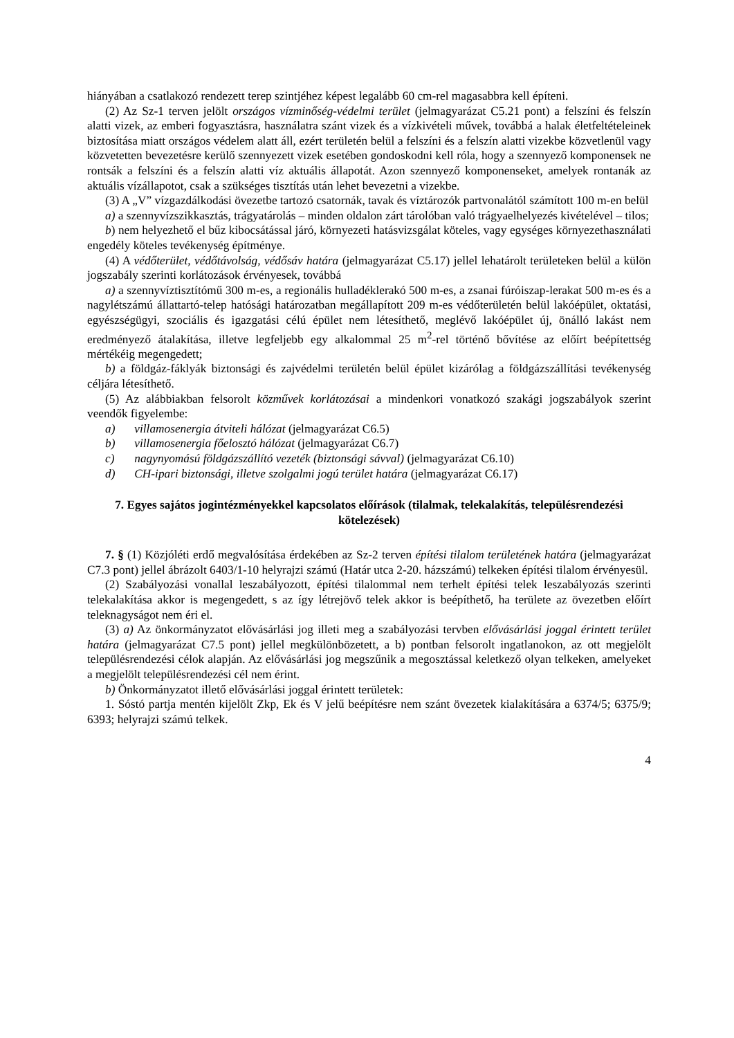hiányában a csatlakozó rendezett terep szintjéhez képest legalább 60 cm-rel magasabbra kell építeni.
(2) Az Sz-1 terven jelölt országos vízminőség-védelmi terület (jelmagyarázat C5.21 pont) a felszíni és felszín alatti vizek, az emberi fogyasztásra, használatra szánt vizek és a vízkivételi művek, továbbá a halak életfeltételeinek biztosítása miatt országos védelem alatt áll, ezért területén belül a felszíni és a felszín alatti vizekbe közvetlenül vagy közvetetten bevezetésre kerülő szennyezett vizek esetében gondoskodni kell róla, hogy a szennyező komponensek ne rontsák a felszíni és a felszín alatti víz aktuális állapotát. Azon szennyező komponenseket, amelyek rontanák az aktuális vízállapotot, csak a szükséges tisztítás után lehet bevezetni a vizekbe.
(3) A „V” vízgazdálkodási övezetbe tartozó csatornák, tavak és víztározók partvonalától számított 100 m-en belül
a) a szennyvízszikkasztás, trágyatárolás – minden oldalon zárt tárolóban való trágyaelhelyezés kivételével – tilos;
b) nem helyezhető el bűz kibocsátással járó, környezeti hatásvizsgálat köteles, vagy egységes környezethasználati engedély köteles tevékenység építménye.
(4) A védőterület, védőtávolság, védősáv határa (jelmagyarázat C5.17) jellel lehatárolt területeken belül a külön jogszabály szerinti korlátozások érvényesek, továbbá
a) a szennyvíztisztítómű 300 m-es, a regionális hulladéklerakó 500 m-es, a zsanai fúróiszap-lerakat 500 m-es és a nagylétszámú állattartó-telep hatósági határozatban megállapított 209 m-es védőterületén belül lakóépület, oktatási, egyészségügyi, szociális és igazgatási célú épület nem létesíthető, meglévő lakóépület új, önálló lakást nem eredményező átalakítása, illetve legfeljebb egy alkalommal 25 m<sup>2</sup>-rel történő bővítése az előírt beépítettség mértékéig megengedett;
b) a földgáz-fáklyák biztonsági és zajvédelmi területén belül épület kizárólag a földgázszállítási tevékenység céljára létesíthető.
(5) Az alábbiakban felsorolt közművek korlátozásai a mindenkori vonatkozó szakági jogszabályok szerint veendők figyelembe:
a) villamosenergia átviteli hálózat (jelmagyarázat C6.5)
b) villamosenergia főelosztó hálózat (jelmagyarázat C6.7)
c) nagynyomású földgázszállító vezeték (biztonsági sávval) (jelmagyarázat C6.10)
d) CH-ipari biztonsági, illetve szolgalmi jogú terület határa (jelmagyarázat C6.17)
7. Egyes sajátos jogintézményekkel kapcsolatos előírások (tilalmak, telekalakítás, településrendezési kötelezések)
7. § (1) Közjóléti erdő megvalósítása érdekében az Sz-2 terven építési tilalom területének határa (jelmagyarázat C7.3 pont) jellel ábrázolt 6403/1-10 helyrajzi számú (Határ utca 2-20. házszámú) telkeken építési tilalom érvényesül.
(2) Szabályozási vonallal leszabályozott, építési tilalommal nem terhelt építési telek leszabályozás szerinti telekalakítása akkor is megengedett, s az így létrejövő telek akkor is beépíthető, ha területe az övezetben előírt teleknagyságot nem éri el.
(3) a) Az önkormányzatot elővásárlási jog illeti meg a szabályozási tervben elővásárlási joggal érintett terület határa (jelmagyarázat C7.5 pont) jellel megkülönbözetett, a b) pontban felsorolt ingatlanokon, az ott megjelölt településrendezési célok alapján. Az elővásárlási jog megszűnik a megosztással keletkező olyan telkeken, amelyeket a megjelölt településrendezési cél nem érint.
b) Önkormányzatot illető elővásárlási joggal érintett területek:
1. Sóstó partja mentén kijelölt Zkp, Ek és V jelű beépítésre nem szánt övezetek kialakítására a 6374/5; 6375/9; 6393; helyrajzi számú telkek.
4